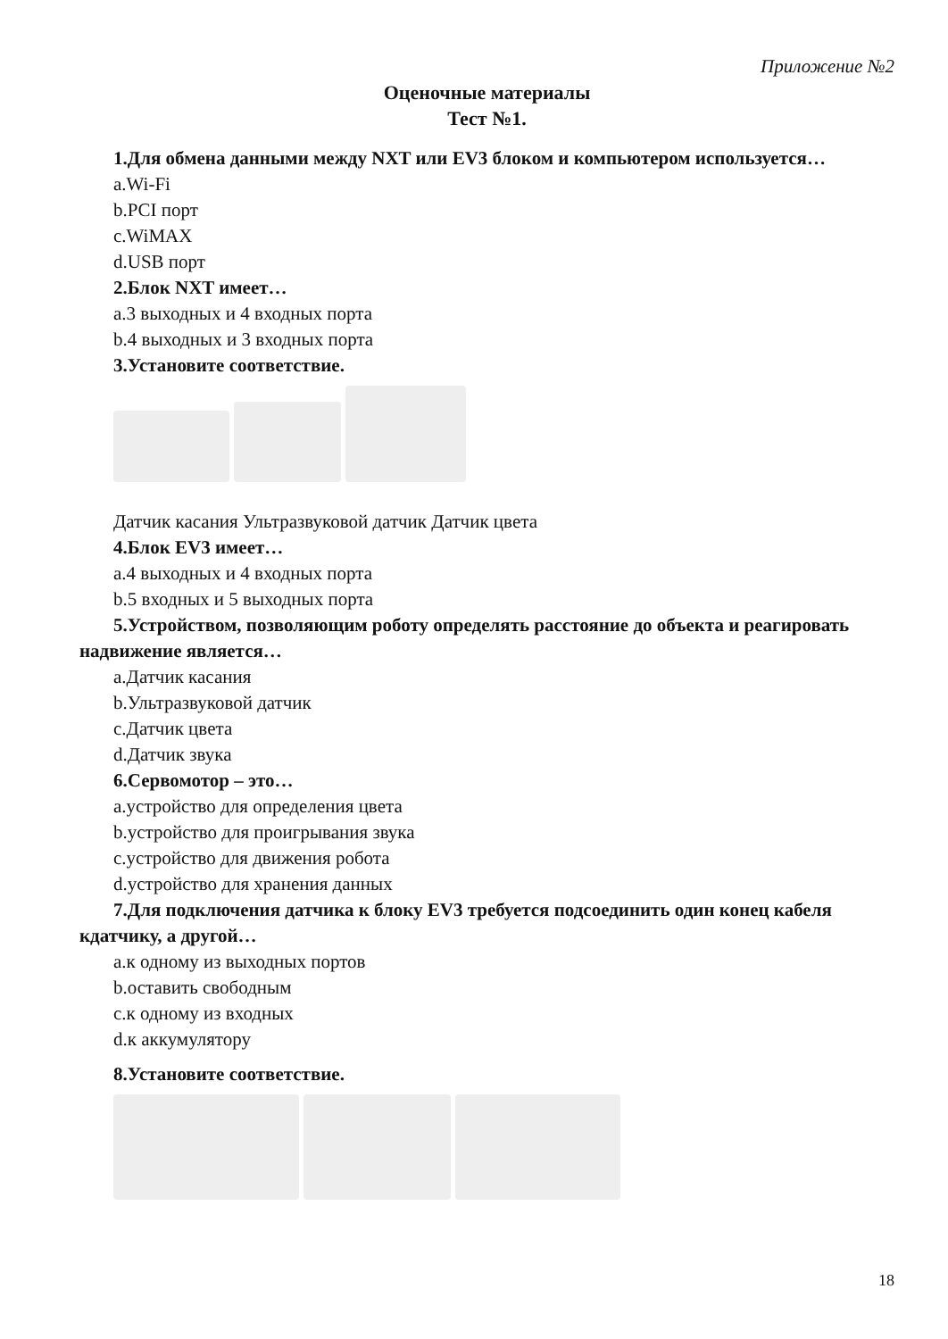Приложение №2
Оценочные материалы
Тест №1.
1.Для обмена данными между NXT или EV3 блоком и компьютером используется…
a.Wi-Fi
b.PCI порт
c.WiMAX
d.USB порт
2.Блок NXT имеет…
a.3 выходных и 4 входных порта
b.4 выходных и 3 входных порта
3.Установите соответствие.
Датчик касания Ультразвуковой датчик Датчик цвета
4.Блок EV3 имеет…
a.4 выходных и 4 входных порта
b.5 входных и 5 выходных порта
5.Устройством, позволяющим роботу определять расстояние до объекта и реагировать надвижение является…
a.Датчик касания
b.Ультразвуковой датчик
c.Датчик цвета
d.Датчик звука
6.Сервомотор – это…
a.устройство для определения цвета
b.устройство для проигрывания звука
c.устройство для движения робота
d.устройство для хранения данных
7.Для подключения датчика к блоку EV3 требуется подсоединить один конец кабеля кдатчику, а другой…
a.к одному из выходных портов
b.оставить свободным
c.к одному из входных
d.к аккумулятору
8.Установите соответствие.
18